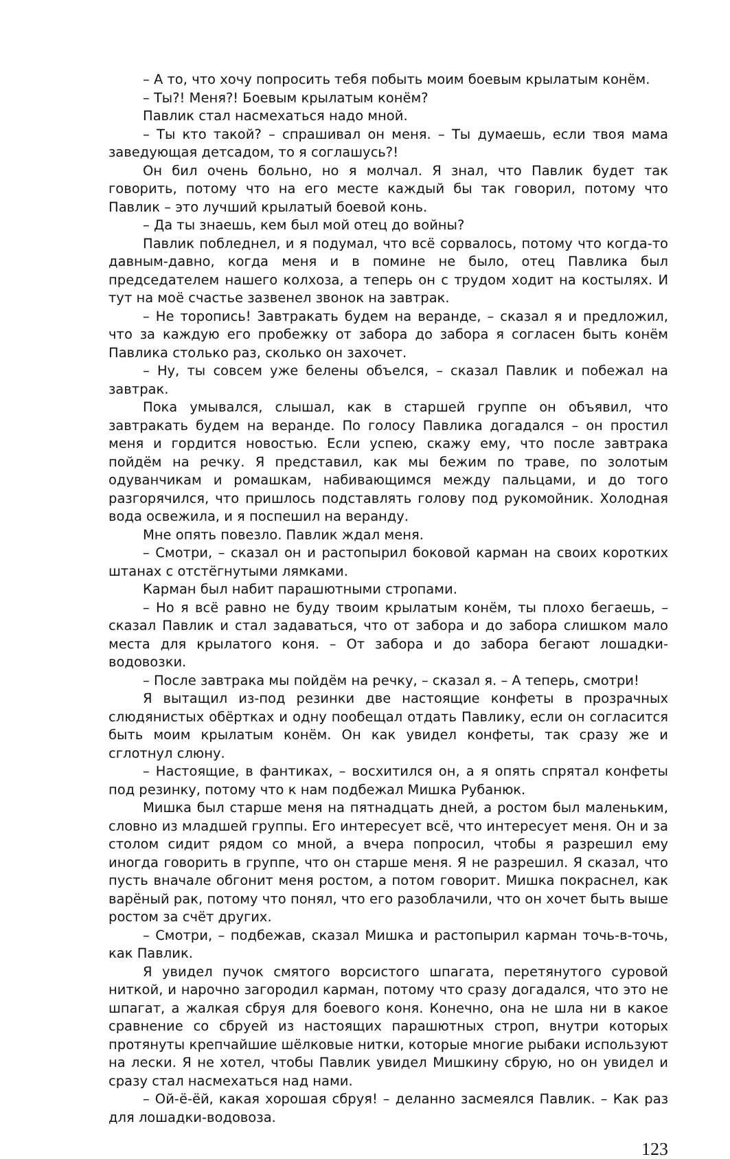– А то, что хочу попросить тебя побыть моим боевым крылатым конём.
– Ты?! Меня?! Боевым крылатым конём?
Павлик стал насмехаться надо мной.
– Ты кто такой? – спрашивал он меня. – Ты думаешь, если твоя мама заведующая детсадом, то я соглашусь?!
Он бил очень больно, но я молчал. Я знал, что Павлик будет так говорить, потому что на его месте каждый бы так говорил, потому что Павлик – это лучший крылатый боевой конь.
– Да ты знаешь, кем был мой отец до войны?
Павлик побледнел, и я подумал, что всё сорвалось, потому что когда-то давным-давно, когда меня и в помине не было, отец Павлика был председателем нашего колхоза, а теперь он с трудом ходит на костылях. И тут на моё счастье зазвенел звонок на завтрак.
– Не торопись! Завтракать будем на веранде, – сказал я и предложил, что за каждую его пробежку от забора до забора я согласен быть конём Павлика столько раз, сколько он захочет.
– Ну, ты совсем уже белены объелся, – сказал Павлик и побежал на завтрак.
Пока умывался, слышал, как в старшей группе он объявил, что завтракать будем на веранде. По голосу Павлика догадался – он простил меня и гордится новостью. Если успею, скажу ему, что после завтрака пойдём на речку. Я представил, как мы бежим по траве, по золотым одуванчикам и ромашкам, набивающимся между пальцами, и до того разгорячился, что пришлось подставлять голову под рукомойник. Холодная вода освежила, и я поспешил на веранду.
Мне опять повезло. Павлик ждал меня.
– Смотри, – сказал он и растопырил боковой карман на своих коротких штанах с отстёгнутыми лямками.
Карман был набит парашютными стропами.
– Но я всё равно не буду твоим крылатым конём, ты плохо бегаешь, – сказал Павлик и стал задаваться, что от забора и до забора слишком мало места для крылатого коня. – От забора и до забора бегают лошадки-водовозки.
– После завтрака мы пойдём на речку, – сказал я. – А теперь, смотри!
Я вытащил из-под резинки две настоящие конфеты в прозрачных слюдянистых обёртках и одну пообещал отдать Павлику, если он согласится быть моим крылатым конём. Он как увидел конфеты, так сразу же и сглотнул слюну.
– Настоящие, в фантиках, – восхитился он, а я опять спрятал конфеты под резинку, потому что к нам подбежал Мишка Рубанюк.
Мишка был старше меня на пятнадцать дней, а ростом был маленьким, словно из младшей группы. Его интересует всё, что интересует меня. Он и за столом сидит рядом со мной, а вчера попросил, чтобы я разрешил ему иногда говорить в группе, что он старше меня. Я не разрешил. Я сказал, что пусть вначале обгонит меня ростом, а потом говорит. Мишка покраснел, как варёный рак, потому что понял, что его разоблачили, что он хочет быть выше ростом за счёт других.
– Смотри, – подбежав, сказал Мишка и растопырил карман точь-в-точь, как Павлик.
Я увидел пучок смятого ворсистого шпагата, перетянутого суровой ниткой, и нарочно загородил карман, потому что сразу догадался, что это не шпагат, а жалкая сбруя для боевого коня. Конечно, она не шла ни в какое сравнение со сбруей из настоящих парашютных строп, внутри которых протянуты крепчайшие шёлковые нитки, которые многие рыбаки используют на лески. Я не хотел, чтобы Павлик увидел Мишкину сбрую, но он увидел и сразу стал насмехаться над нами.
– Ой-ё-ёй, какая хорошая сбруя! – деланно засмеялся Павлик. – Как раз для лошадки-водовоза.
123